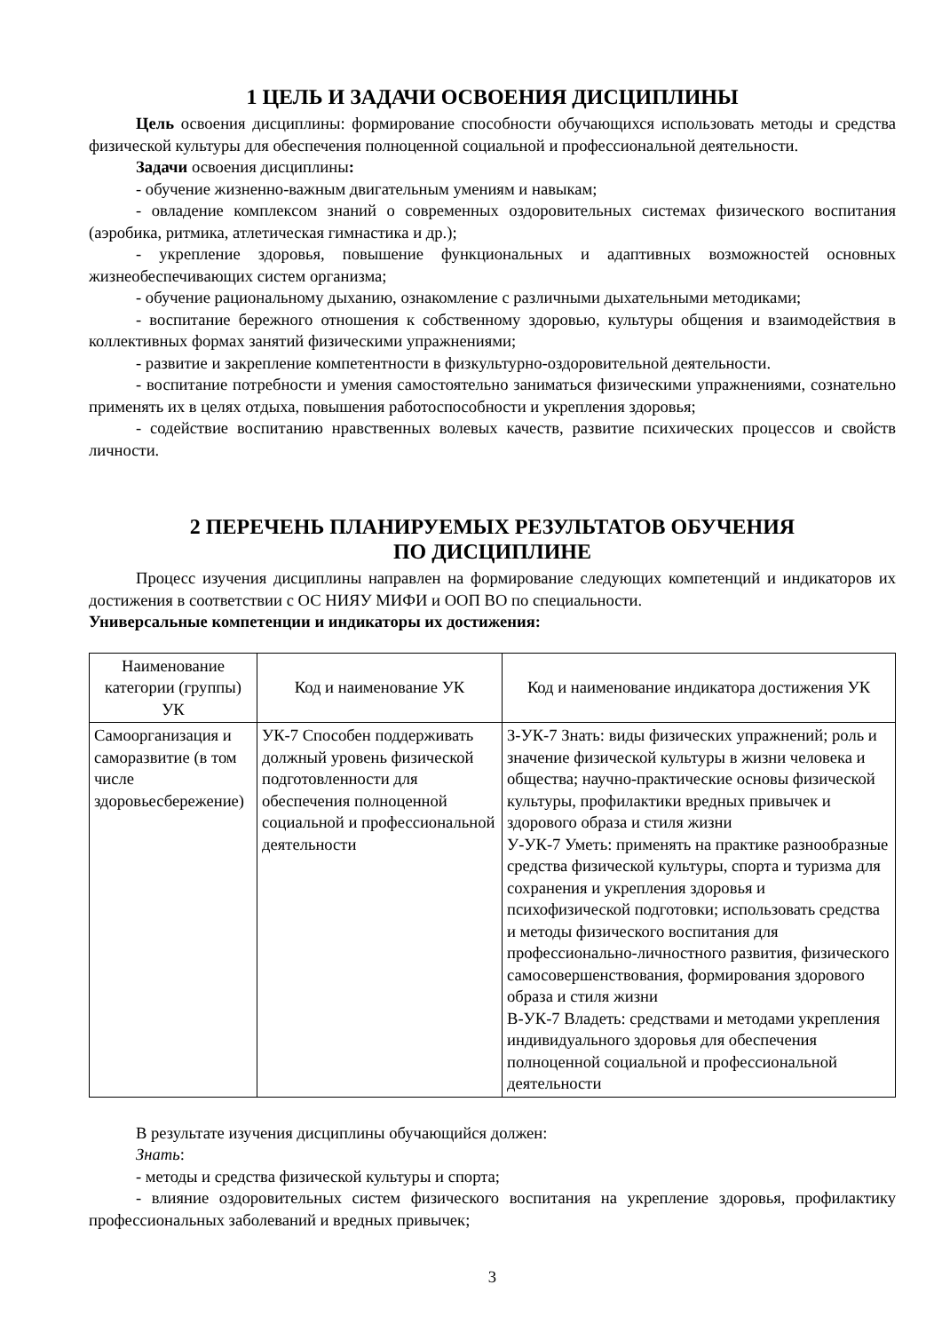1 ЦЕЛЬ И ЗАДАЧИ ОСВОЕНИЯ ДИСЦИПЛИНЫ
Цель освоения дисциплины: формирование способности обучающихся использовать методы и средства физической культуры для обеспечения полноценной социальной и профессиональной деятельности.
Задачи освоения дисциплины:
- обучение жизненно-важным двигательным умениям и навыкам;
- овладение комплексом знаний о современных оздоровительных системах физического воспитания (аэробика, ритмика, атлетическая гимнастика и др.);
- укрепление здоровья, повышение функциональных и адаптивных возможностей основных жизнеобеспечивающих систем организма;
- обучение рациональному дыханию, ознакомление с различными дыхательными методиками;
- воспитание бережного отношения к собственному здоровью, культуры общения и взаимодействия в коллективных формах занятий физическими упражнениями;
- развитие и закрепление компетентности в физкультурно-оздоровительной деятельности.
- воспитание потребности и умения самостоятельно заниматься физическими упражнениями, сознательно применять их в целях отдыха, повышения работоспособности и укрепления здоровья;
- содействие воспитанию нравственных волевых качеств, развитие психических процессов и свойств личности.
2 ПЕРЕЧЕНЬ ПЛАНИРУЕМЫХ РЕЗУЛЬТАТОВ ОБУЧЕНИЯ
ПО ДИСЦИПЛИНЕ
Процесс изучения дисциплины направлен на формирование следующих компетенций и индикаторов их достижения в соответствии с ОС НИЯУ МИФИ и ООП ВО по специальности.
Универсальные компетенции и индикаторы их достижения:
| Наименование категории (группы) УК | Код и наименование УК | Код и наименование индикатора достижения УК |
| --- | --- | --- |
| Самоорганизация и саморазвитие (в том числе здоровьесбережение) | УК-7 Способен поддерживать должный уровень физической подготовленности для обеспечения полноценной социальной и профессиональной деятельности | З-УК-7 Знать: виды физических упражнений; роль и значение физической культуры в жизни человека и общества; научно-практические основы физической культуры, профилактики вредных привычек и здорового образа и стиля жизни У-УК-7 Уметь: применять на практике разнообразные средства физической культуры, спорта и туризма для сохранения и укрепления здоровья и психофизической подготовки; использовать средства и методы физического воспитания для профессионально-личностного развития, физического самосовершенствования, формирования здорового образа и стиля жизни В-УК-7 Владеть: средствами и методами укрепления индивидуального здоровья для обеспечения полноценной социальной и профессиональной деятельности |
В результате изучения дисциплины обучающийся должен:
Знать:
- методы и средства физической культуры и спорта;
- влияние оздоровительных систем физического воспитания на укрепление здоровья, профилактику профессиональных заболеваний и вредных привычек;
3